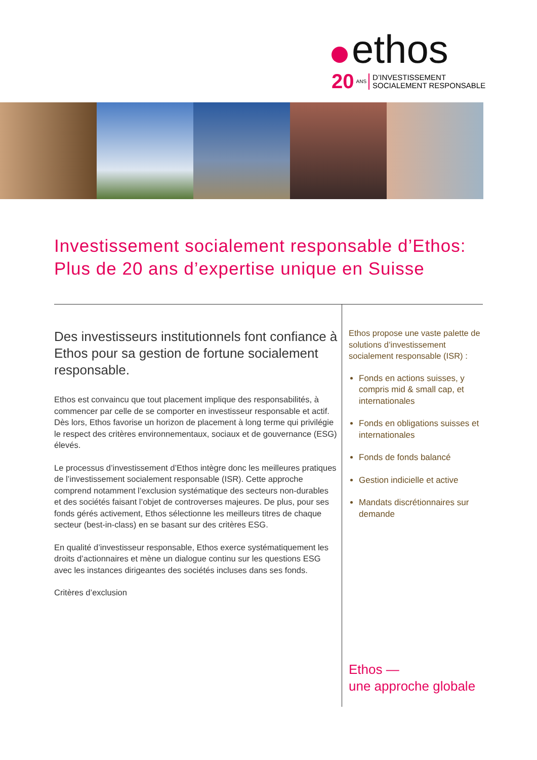ethos
20 ANS D’INVESTISSEMENT
SOCIALEMENT RESPONSABLE
Investissement socialement responsable d’Ethos:
Plus de 20 ans d’expertise unique en Suisse
Des investisseurs institutionnels font confiance à Ethos pour sa gestion de fortune socialement responsable.
Ethos est convaincu que tout placement implique des responsabilités, à commencer par celle de se comporter en investisseur responsable et actif. Dès lors, Ethos favorise un horizon de placement à long terme qui privilégie le respect des critères environnementaux, sociaux et de gouvernance (ESG) élevés.
Le processus d’investissement d’Ethos intègre donc les meilleures pratiques de l’investissement socialement responsable (ISR). Cette approche comprend notamment l’exclusion systématique des secteurs non-durables et des sociétés faisant l’objet de controverses majeures. De plus, pour ses fonds gérés activement, Ethos sélectionne les meilleurs titres de chaque secteur (best-in-class) en se basant sur des critères ESG.
En qualité d’investisseur responsable, Ethos exerce systématiquement les droits d’actionnaires et mène un dialogue continu sur les questions ESG avec les instances dirigeantes des sociétés incluses dans ses fonds.
Critères d’exclusion
Ethos propose une vaste palette de solutions d’investissement socialement responsable (ISR) :
Fonds en actions suisses, y compris mid & small cap, et internationales
Fonds en obligations suisses et internationales
Fonds de fonds balancé
Gestion indicielle et active
Mandats discrétionnaires sur demande
Ethos —
une approche globale